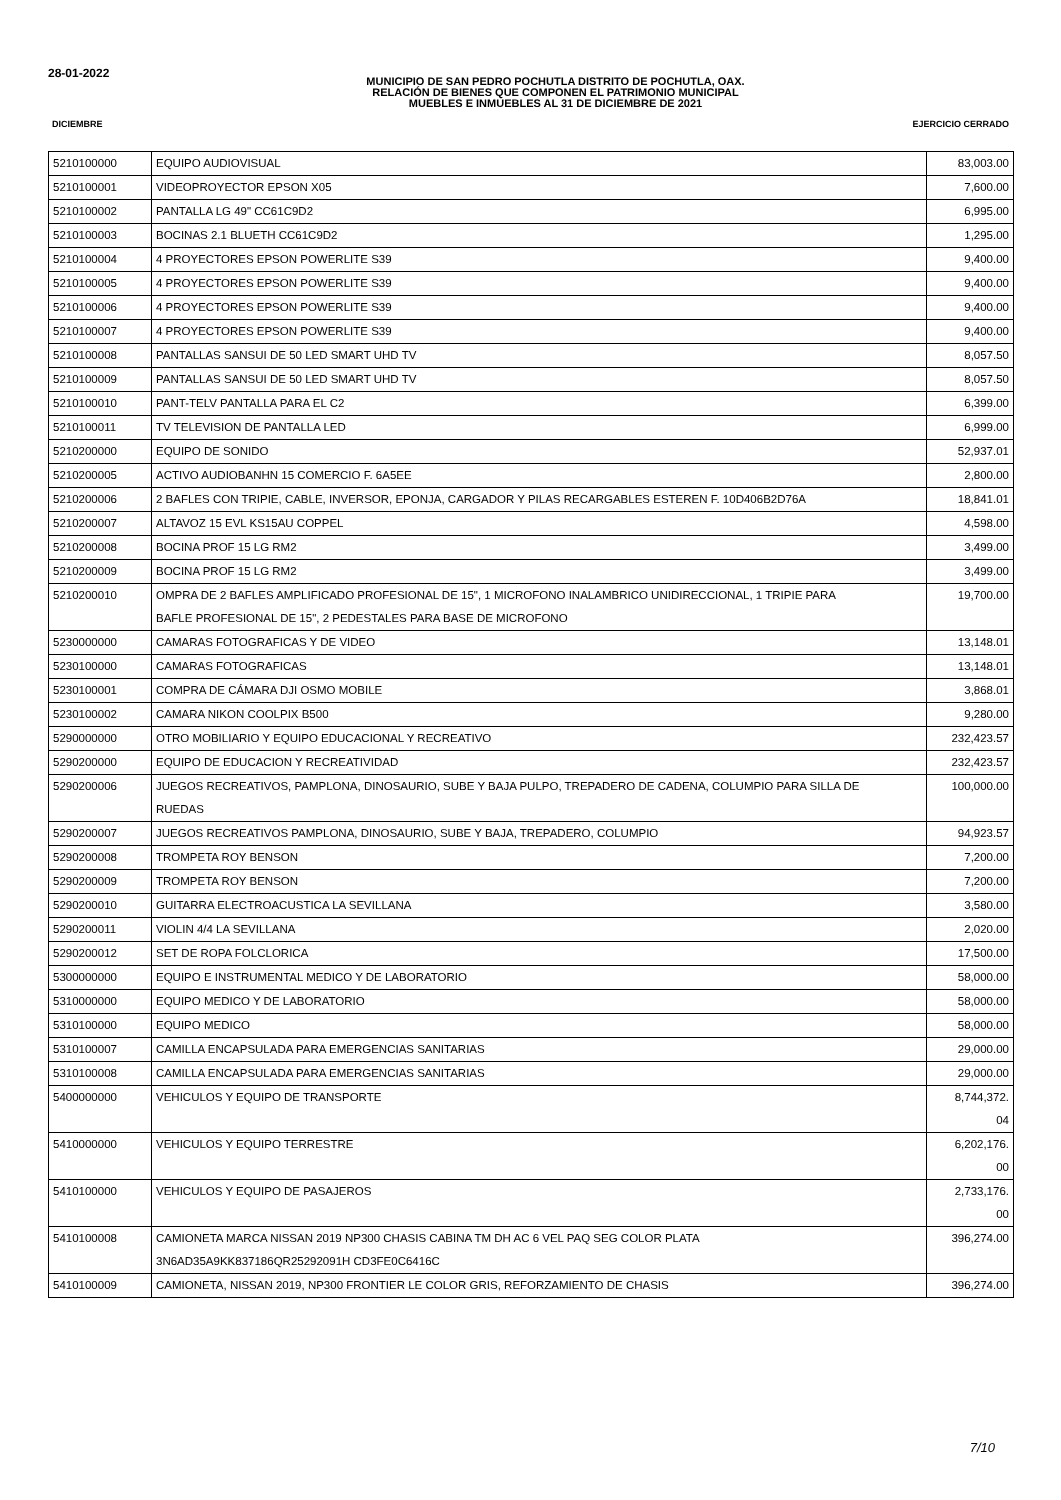28-01-2022
MUNICIPIO DE SAN PEDRO POCHUTLA DISTRITO DE POCHUTLA, OAX.
RELACIÓN DE BIENES QUE COMPONEN EL PATRIMONIO MUNICIPAL
MUEBLES E INMUEBLES AL 31 DE DICIEMBRE DE 2021
DICIEMBRE EJERCICIO CERRADO
| 5210100000 | EQUIPO AUDIOVISUAL | 83,003.00 |
| 5210100001 | VIDEOPROYECTOR EPSON X05 | 7,600.00 |
| 5210100002 | PANTALLA LG 49" CC61C9D2 | 6,995.00 |
| 5210100003 | BOCINAS 2.1 BLUETH CC61C9D2 | 1,295.00 |
| 5210100004 | 4 PROYECTORES EPSON POWERLITE S39 | 9,400.00 |
| 5210100005 | 4 PROYECTORES EPSON POWERLITE S39 | 9,400.00 |
| 5210100006 | 4 PROYECTORES EPSON POWERLITE S39 | 9,400.00 |
| 5210100007 | 4 PROYECTORES EPSON POWERLITE S39 | 9,400.00 |
| 5210100008 | PANTALLAS SANSUI DE 50 LED SMART UHD TV | 8,057.50 |
| 5210100009 | PANTALLAS SANSUI DE 50 LED SMART UHD TV | 8,057.50 |
| 5210100010 | PANT-TELV PANTALLA PARA EL C2 | 6,399.00 |
| 5210100011 | TV TELEVISION DE PANTALLA LED | 6,999.00 |
| 5210200000 | EQUIPO DE SONIDO | 52,937.01 |
| 5210200005 | ACTIVO AUDIOBANHN 15 COMERCIO F. 6A5EE | 2,800.00 |
| 5210200006 | 2 BAFLES CON TRIPIE, CABLE, INVERSOR, EPONJA, CARGADOR Y PILAS RECARGABLES ESTEREN F. 10D406B2D76A | 18,841.01 |
| 5210200007 | ALTAVOZ 15 EVL KS15AU COPPEL | 4,598.00 |
| 5210200008 | BOCINA PROF 15 LG RM2 | 3,499.00 |
| 5210200009 | BOCINA PROF 15 LG RM2 | 3,499.00 |
| 5210200010 | OMPRA DE 2 BAFLES AMPLIFICADO PROFESIONAL DE 15", 1 MICROFONO INALAMBRICO UNIDIRECCIONAL, 1 TRIPIE PARA BAFLE PROFESIONAL DE 15", 2 PEDESTALES PARA BASE DE MICROFONO | 19,700.00 |
| 5230000000 | CAMARAS FOTOGRAFICAS Y DE VIDEO | 13,148.01 |
| 5230100000 | CAMARAS FOTOGRAFICAS | 13,148.01 |
| 5230100001 | COMPRA DE CÁMARA DJI OSMO MOBILE | 3,868.01 |
| 5230100002 | CAMARA NIKON COOLPIX B500 | 9,280.00 |
| 5290000000 | OTRO MOBILIARIO Y EQUIPO EDUCACIONAL Y RECREATIVO | 232,423.57 |
| 5290200000 | EQUIPO DE EDUCACION Y RECREATIVIDAD | 232,423.57 |
| 5290200006 | JUEGOS RECREATIVOS, PAMPLONA, DINOSAURIO, SUBE Y BAJA PULPO, TREPADERO DE CADENA, COLUMPIO PARA SILLA DE RUEDAS | 100,000.00 |
| 5290200007 | JUEGOS RECREATIVOS PAMPLONA, DINOSAURIO, SUBE Y BAJA, TREPADERO, COLUMPIO | 94,923.57 |
| 5290200008 | TROMPETA ROY BENSON | 7,200.00 |
| 5290200009 | TROMPETA ROY BENSON | 7,200.00 |
| 5290200010 | GUITARRA ELECTROACUSTICA LA SEVILLANA | 3,580.00 |
| 5290200011 | VIOLIN 4/4 LA SEVILLANA | 2,020.00 |
| 5290200012 | SET DE ROPA FOLCLORICA | 17,500.00 |
| 5300000000 | EQUIPO E INSTRUMENTAL MEDICO Y DE LABORATORIO | 58,000.00 |
| 5310000000 | EQUIPO MEDICO Y DE LABORATORIO | 58,000.00 |
| 5310100000 | EQUIPO MEDICO | 58,000.00 |
| 5310100007 | CAMILLA ENCAPSULADA PARA EMERGENCIAS SANITARIAS | 29,000.00 |
| 5310100008 | CAMILLA ENCAPSULADA PARA EMERGENCIAS SANITARIAS | 29,000.00 |
| 5400000000 | VEHICULOS Y EQUIPO DE TRANSPORTE | 8,744,372. 04 |
| 5410000000 | VEHICULOS Y EQUIPO TERRESTRE | 6,202,176. 00 |
| 5410100000 | VEHICULOS Y EQUIPO DE PASAJEROS | 2,733,176. 00 |
| 5410100008 | CAMIONETA MARCA NISSAN 2019 NP300 CHASIS CABINA TM DH AC 6 VEL PAQ SEG COLOR PLATA 3N6AD35A9KK837186QR25292091H CD3FE0C6416C | 396,274.00 |
| 5410100009 | CAMIONETA, NISSAN 2019, NP300 FRONTIER LE COLOR GRIS, REFORZAMIENTO DE CHASIS | 396,274.00 |
7/10